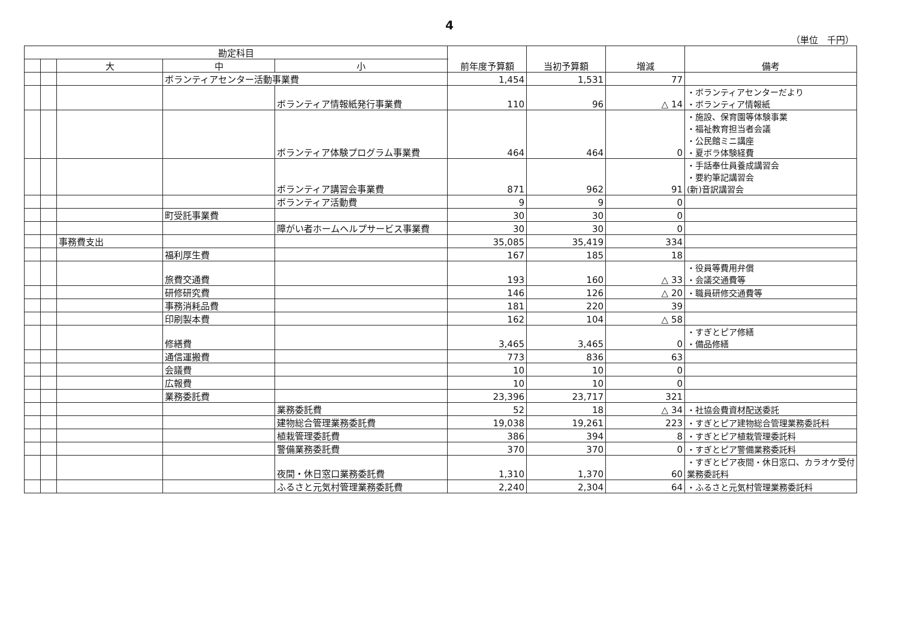4
（単位　千円）
| 勘定科目 | | | | | 前年度予算額 | 当初予算額 | 増減 | 備考 |
| --- | --- | --- | --- | --- | --- | --- | --- | --- |
| | | 大 | 中 | 小 | | | | |
| | | | ボランティアセンター活動事業費 | | 1,454 | 1,531 | 77 | |
| | | | | ボランティア情報紙発行事業費 | 110 | 96 | △ 14 | ・ボランティアセンターだより ・ボランティア情報紙 |
| | | | | ボランティア体験プログラム事業費 | 464 | 464 | 0 | ・施設、保育園等体験事業 ・福祉教育担当者会議 ・公民館ミニ講座 ・夏ボラ体験経費 |
| | | | | ボランティア講習会事業費 | 871 | 962 | 91 | ・手話奉仕員養成講習会 ・要約筆記講習会 (新)音訳講習会 |
| | | | | ボランティア活動費 | 9 | 9 | 0 | |
| | | | 町受託事業費 | | 30 | 30 | 0 | |
| | | | | 障がい者ホームヘルプサービス事業費 | 30 | 30 | 0 | |
| | | 事務費支出 | | | 35,085 | 35,419 | 334 | |
| | | | 福利厚生費 | | 167 | 185 | 18 | |
| | | | 旅費交通費 | | 193 | 160 | △ 33 | ・役員等費用弁償 ・会議交通費等 |
| | | | 研修研究費 | | 146 | 126 | △ 20 | ・職員研修交通費等 |
| | | | 事務消耗品費 | | 181 | 220 | 39 | |
| | | | 印刷製本費 | | 162 | 104 | △ 58 | |
| | | | 修繕費 | | 3,465 | 3,465 | 0 | ・すぎとピア修繕 ・備品修繕 |
| | | | 通信運搬費 | | 773 | 836 | 63 | |
| | | | 会議費 | | 10 | 10 | 0 | |
| | | | 広報費 | | 10 | 10 | 0 | |
| | | | 業務委託費 | | 23,396 | 23,717 | 321 | |
| | | | | 業務委託費 | 52 | 18 | △ 34 | ・社協会費資材配送委託 |
| | | | | 建物総合管理業務委託費 | 19,038 | 19,261 | 223 | ・すぎとピア建物総合管理業務委託料 |
| | | | | 植栽管理委託費 | 386 | 394 | 8 | ・すぎとピア植栽管理委託料 |
| | | | | 警備業務委託費 | 370 | 370 | 0 | ・すぎとピア警備業務委託料 |
| | | | | 夜間・休日窓口業務委託費 | 1,310 | 1,370 | 60 | ・すぎとピア夜間・休日窓口、カラオケ受付業務委託料 |
| | | | | ふるさと元気村管理業務委託費 | 2,240 | 2,304 | 64 | ・ふるさと元気村管理業務委託料 |